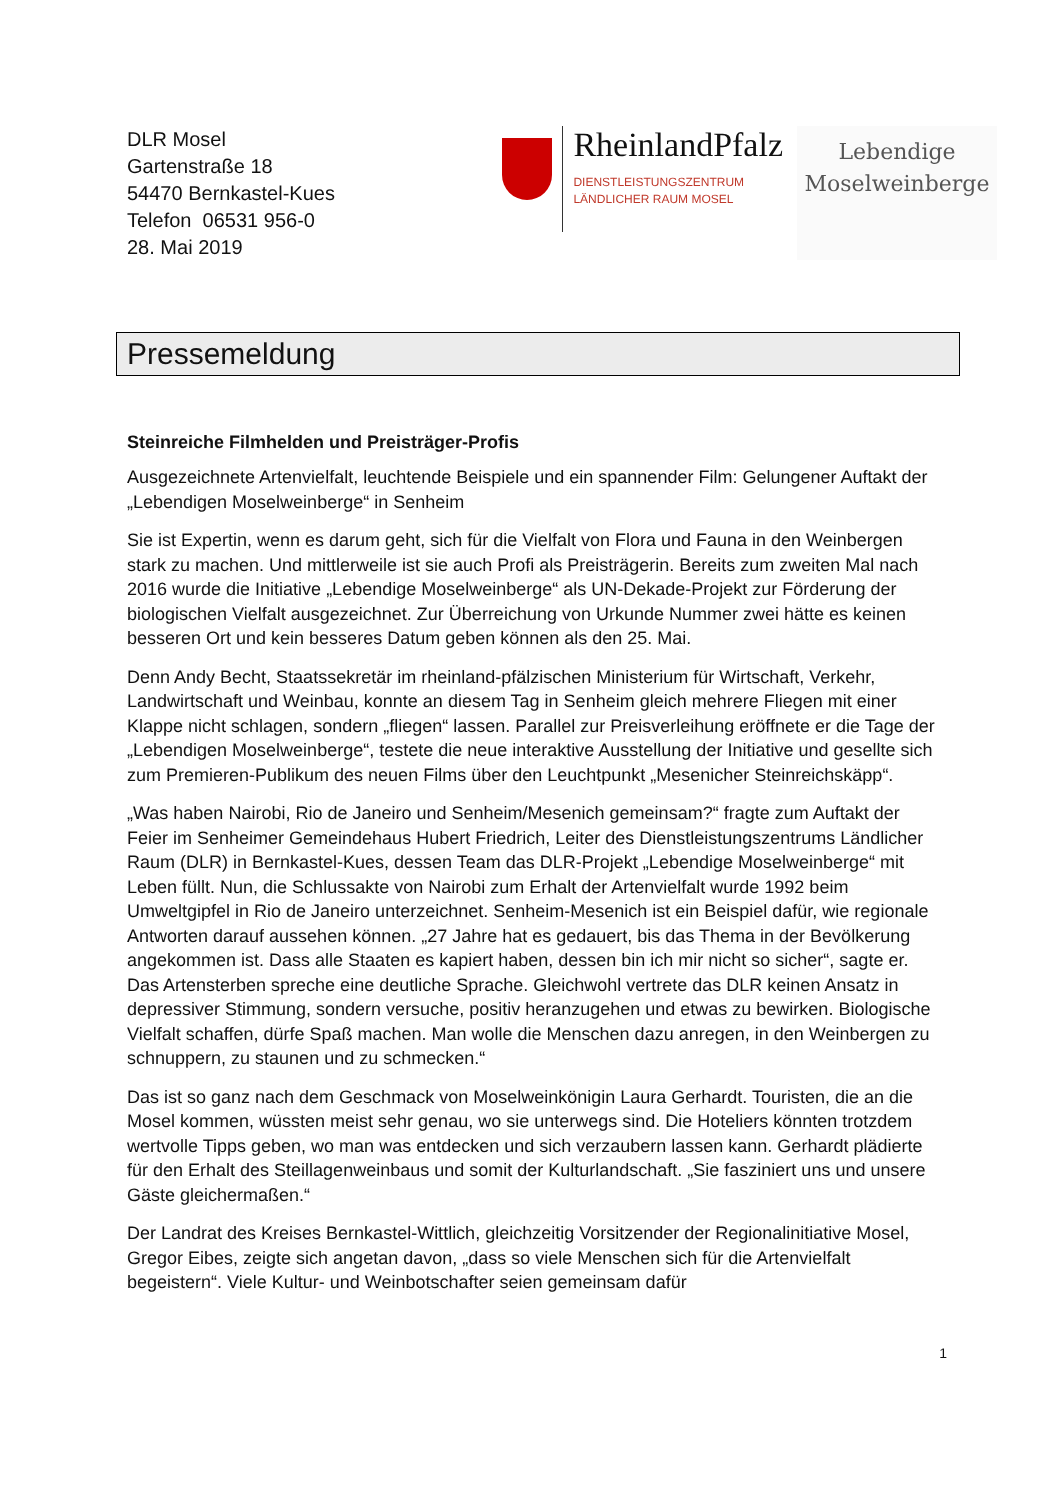DLR Mosel
Gartenstraße 18
54470 Bernkastel-Kues
Telefon 06531 956-0
28. Mai 2019
RheinlandPfalz
DIENSTLEISTUNGSZENTRUM
LÄNDLICHER RAUM MOSEL
Lebendige
Moselweinberge
Pressemeldung
Steinreiche Filmhelden und Preisträger-Profis
Ausgezeichnete Artenvielfalt, leuchtende Beispiele und ein spannender Film: Gelungener Auftakt der „Lebendigen Moselweinberge“ in Senheim
Sie ist Expertin, wenn es darum geht, sich für die Vielfalt von Flora und Fauna in den Weinbergen stark zu machen. Und mittlerweile ist sie auch Profi als Preisträgerin. Bereits zum zweiten Mal nach 2016 wurde die Initiative „Lebendige Moselweinberge“ als UN-Dekade-Projekt zur Förderung der biologischen Vielfalt ausgezeichnet. Zur Überreichung von Urkunde Nummer zwei hätte es keinen besseren Ort und kein besseres Datum geben können als den 25. Mai.
Denn Andy Becht, Staatssekretär im rheinland-pfälzischen Ministerium für Wirtschaft, Verkehr, Landwirtschaft und Weinbau, konnte an diesem Tag in Senheim gleich mehrere Fliegen mit einer Klappe nicht schlagen, sondern „fliegen“ lassen. Parallel zur Preisverleihung eröffnete er die Tage der „Lebendigen Moselweinberge“, testete die neue interaktive Ausstellung der Initiative und gesellte sich zum Premieren-Publikum des neuen Films über den Leuchtpunkt „Mesenicher Steinreichskäpp“.
„Was haben Nairobi, Rio de Janeiro und Senheim/Mesenich gemeinsam?“ fragte zum Auftakt der Feier im Senheimer Gemeindehaus Hubert Friedrich, Leiter des Dienstleistungszentrums Ländlicher Raum (DLR) in Bernkastel-Kues, dessen Team das DLR-Projekt „Lebendige Moselweinberge“ mit Leben füllt. Nun, die Schlussakte von Nairobi zum Erhalt der Artenvielfalt wurde 1992 beim Umweltgipfel in Rio de Janeiro unterzeichnet. Senheim-Mesenich ist ein Beispiel dafür, wie regionale Antworten darauf aussehen können. „27 Jahre hat es gedauert, bis das Thema in der Bevölkerung angekommen ist. Dass alle Staaten es kapiert haben, dessen bin ich mir nicht so sicher“, sagte er. Das Artensterben spreche eine deutliche Sprache. Gleichwohl vertrete das DLR keinen Ansatz in depressiver Stimmung, sondern versuche, positiv heranzugehen und etwas zu bewirken. Biologische Vielfalt schaffen, dürfe Spaß machen. Man wolle die Menschen dazu anregen, in den Weinbergen zu schnuppern, zu staunen und zu schmecken.“
Das ist so ganz nach dem Geschmack von Moselweinkönigin Laura Gerhardt. Touristen, die an die Mosel kommen, wüssten meist sehr genau, wo sie unterwegs sind. Die Hoteliers könnten trotzdem wertvolle Tipps geben, wo man was entdecken und sich verzaubern lassen kann. Gerhardt plädierte für den Erhalt des Steillagenweinbaus und somit der Kulturlandschaft. „Sie fasziniert uns und unsere Gäste gleichermaßen.“
Der Landrat des Kreises Bernkastel-Wittlich, gleichzeitig Vorsitzender der Regionalinitiative Mosel, Gregor Eibes, zeigte sich angetan davon, „dass so viele Menschen sich für die Artenvielfalt begeistern“. Viele Kultur- und Weinbotschafter seien gemeinsam dafür
1